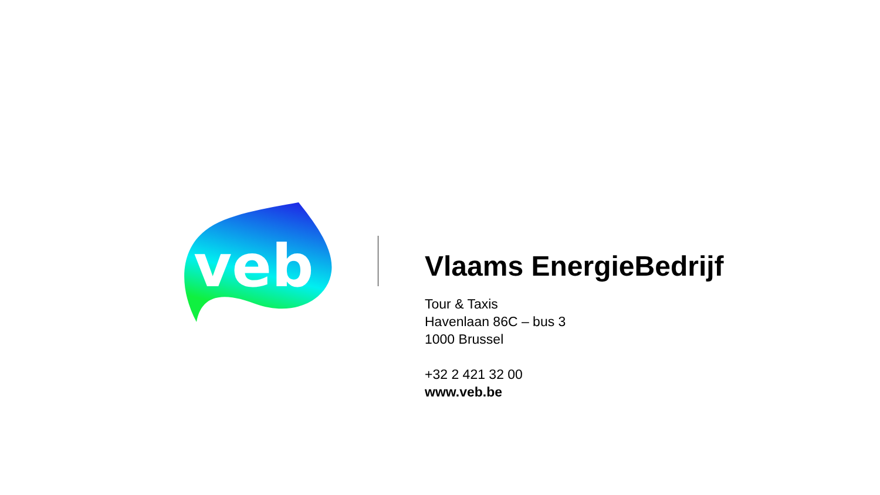veb
Vlaams EnergieBedrijf
Tour & Taxis
Havenlaan 86C – bus 3
1000 Brussel
+32 2 421 32 00
www.veb.be